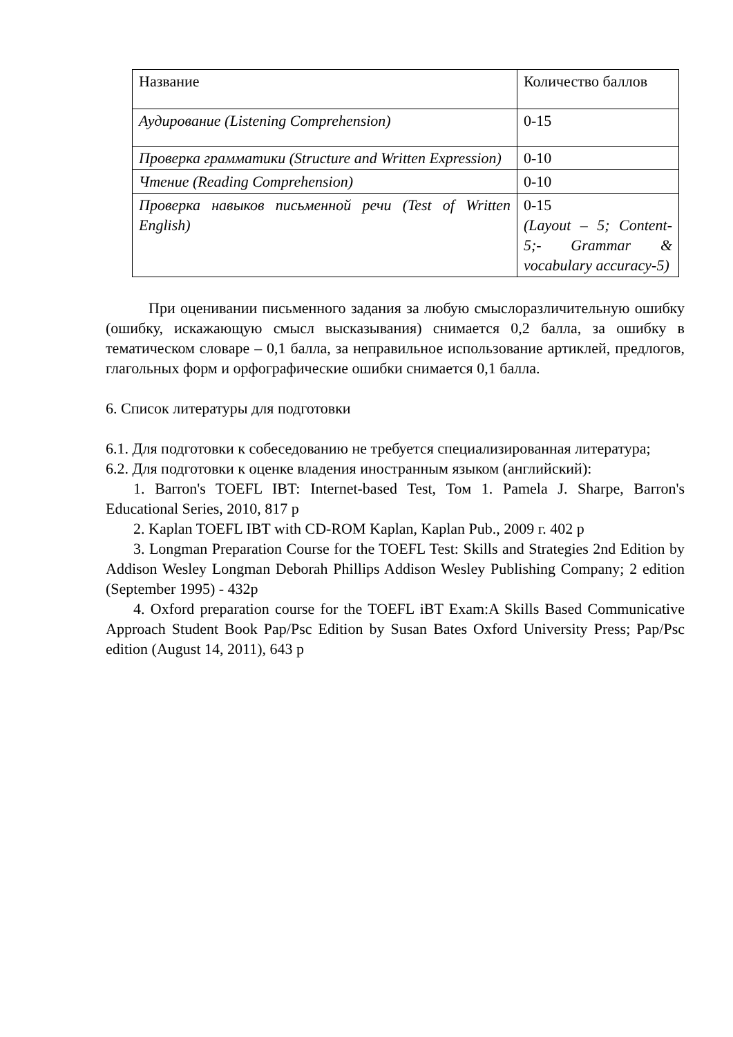| Название | Количество баллов |
| Аудирование (Listening Comprehension) | 0-15 |
| Проверка грамматики (Structure and Written Expression) | 0-10 |
| Чтение (Reading Comprehension) | 0-10 |
| Проверка навыков письменной речи (Test of Written English) | 0-15 (Layout – 5; Content-5;- Grammar & vocabulary accuracy-5) |
При оценивании письменного задания за любую смыслоразличительную ошибку (ошибку, искажающую смысл высказывания) снимается 0,2 балла, за ошибку в тематическом словаре – 0,1 балла, за неправильное использование артиклей, предлогов, глагольных форм и орфографические ошибки снимается 0,1 балла.
6. Список литературы для подготовки
6.1. Для подготовки к собеседованию не требуется специализированная литература;
6.2. Для подготовки к оценке владения иностранным языком (английский):
1. Barron's TOEFL IBT: Internet-based Test, Том 1. Pamela J. Sharpe, Barron's Educational Series, 2010, 817 p
2. Kaplan TOEFL IBT with CD-ROM Kaplan, Kaplan Pub., 2009 г. 402 p
3. Longman Preparation Course for the TOEFL Test: Skills and Strategies 2nd Edition by Addison Wesley Longman Deborah Phillips Addison Wesley Publishing Company; 2 edition (September 1995) - 432p
4. Oxford preparation course for the TOEFL iBT Exam:A Skills Based Communicative Approach Student Book Pap/Psc Edition by Susan Bates Oxford University Press; Pap/Psc edition (August 14, 2011), 643 p